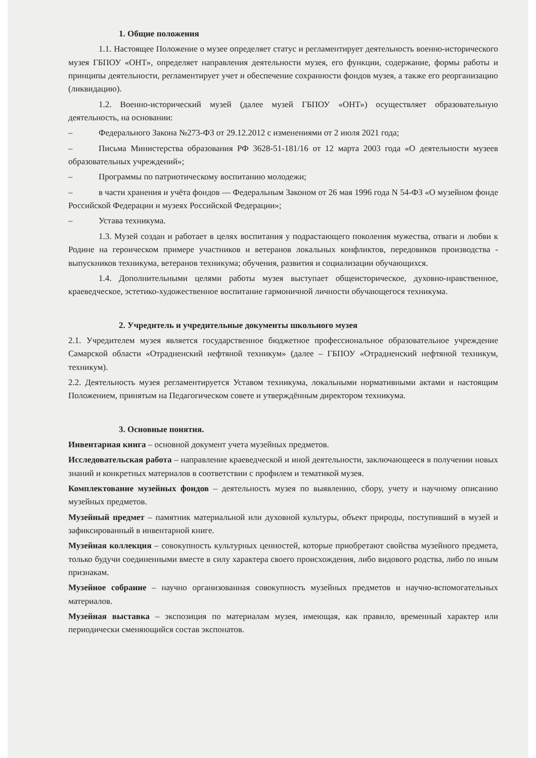1. Общие положения
1.1. Настоящее Положение о музее определяет статус и регламентирует деятельность военно-исторического музея ГБПОУ «ОНТ», определяет направления деятельности музея, его функции, содержание, формы работы и принципы деятельности, регламентирует учет и обеспечение сохранности фондов музея, а также его реорганизацию (ликвидацию).
1.2. Военно-исторический музей (далее музей ГБПОУ «ОНТ») осуществляет образовательную деятельность, на основании:
– Федерального Закона №273-ФЗ от 29.12.2012 с изменениями от 2 июля 2021 года;
– Письма Министерства образования РФ 3628-51-181/16 от 12 марта 2003 года «О деятельности музеев образовательных учреждений»;
– Программы по патриотическому воспитанию молодежи;
– в части хранения и учёта фондов — Федеральным Законом от 26 мая 1996 года N 54-ФЗ «О музейном фонде Российской Федерации и музеях Российской Федерации»;
– Устава техникума.
1.3. Музей создан и работает в целях воспитания у подрастающего поколения мужества, отваги и любви к Родине на героическом примере участников и ветеранов локальных конфликтов, передовиков производства - выпускников техникума, ветеранов техникума; обучения, развития и социализации обучающихся.
1.4. Дополнительными целями работы музея выступает общеисторическое, духовно-нравственное, краеведческое, эстетико-художественное воспитание гармоничной личности обучающегося техникума.
2. Учредитель и учредительные документы школьного музея
2.1. Учредителем музея является государственное бюджетное профессиональное образовательное учреждение Самарской области «Отрадненский нефтяной техникум» (далее – ГБПОУ «Отрадненский нефтяной техникум, техникум).
2.2. Деятельность музея регламентируется Уставом техникума, локальными нормативными актами и настоящим Положением, принятым на Педагогическом совете и утверждённым директором техникума.
3. Основные понятия.
Инвентарная книга – основной документ учета музейных предметов.
Исследовательская работа – направление краеведческой и иной деятельности, заключающееся в получении новых знаний и конкретных материалов в соответствии с профилем и тематикой музея.
Комплектование музейных фондов – деятельность музея по выявлению, сбору, учету и научному описанию музейных предметов.
Музейный предмет – памятник материальной или духовной культуры, объект природы, поступивший в музей и зафиксированный в инвентарной книге.
Музейная коллекция – совокупность культурных ценностей, которые приобретают свойства музейного предмета, только будучи соединенными вместе в силу характера своего происхождения, либо видового родства, либо по иным признакам.
Музейное собрание – научно организованная совокупность музейных предметов и научно-вспомогательных материалов.
Музейная выставка – экспозиция по материалам музея, имеющая, как правило, временный характер или периодически сменяющийся состав экспонатов.